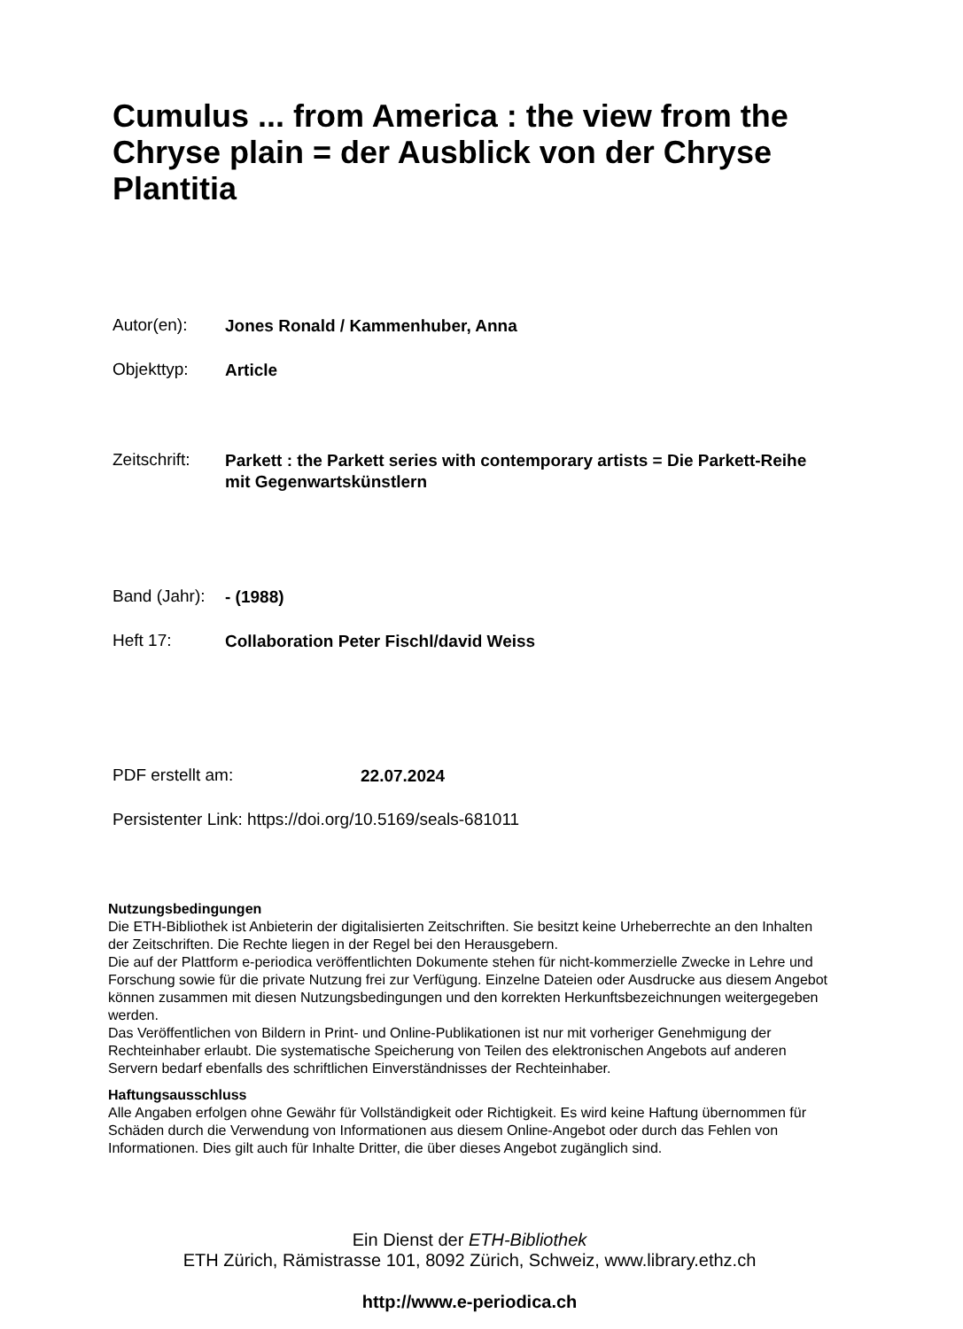Cumulus ... from America : the view from the Chryse plain = der Ausblick von der Chryse Plantitia
Autor(en): Jones Ronald / Kammenhuber, Anna
Objekttyp: Article
Zeitschrift: Parkett : the Parkett series with contemporary artists = Die Parkett-Reihe mit Gegenwartskünstlern
Band (Jahr): - (1988)
Heft 17: Collaboration Peter Fischl/david Weiss
PDF erstellt am: 22.07.2024
Persistenter Link: https://doi.org/10.5169/seals-681011
Nutzungsbedingungen
Die ETH-Bibliothek ist Anbieterin der digitalisierten Zeitschriften. Sie besitzt keine Urheberrechte an den Inhalten der Zeitschriften. Die Rechte liegen in der Regel bei den Herausgebern.
Die auf der Plattform e-periodica veröffentlichten Dokumente stehen für nicht-kommerzielle Zwecke in Lehre und Forschung sowie für die private Nutzung frei zur Verfügung. Einzelne Dateien oder Ausdrucke aus diesem Angebot können zusammen mit diesen Nutzungsbedingungen und den korrekten Herkunftsbezeichnungen weitergegeben werden.
Das Veröffentlichen von Bildern in Print- und Online-Publikationen ist nur mit vorheriger Genehmigung der Rechteinhaber erlaubt. Die systematische Speicherung von Teilen des elektronischen Angebots auf anderen Servern bedarf ebenfalls des schriftlichen Einverständnisses der Rechteinhaber.
Haftungsausschluss
Alle Angaben erfolgen ohne Gewähr für Vollständigkeit oder Richtigkeit. Es wird keine Haftung übernommen für Schäden durch die Verwendung von Informationen aus diesem Online-Angebot oder durch das Fehlen von Informationen. Dies gilt auch für Inhalte Dritter, die über dieses Angebot zugänglich sind.
Ein Dienst der ETH-Bibliothek
ETH Zürich, Rämistrasse 101, 8092 Zürich, Schweiz, www.library.ethz.ch
http://www.e-periodica.ch